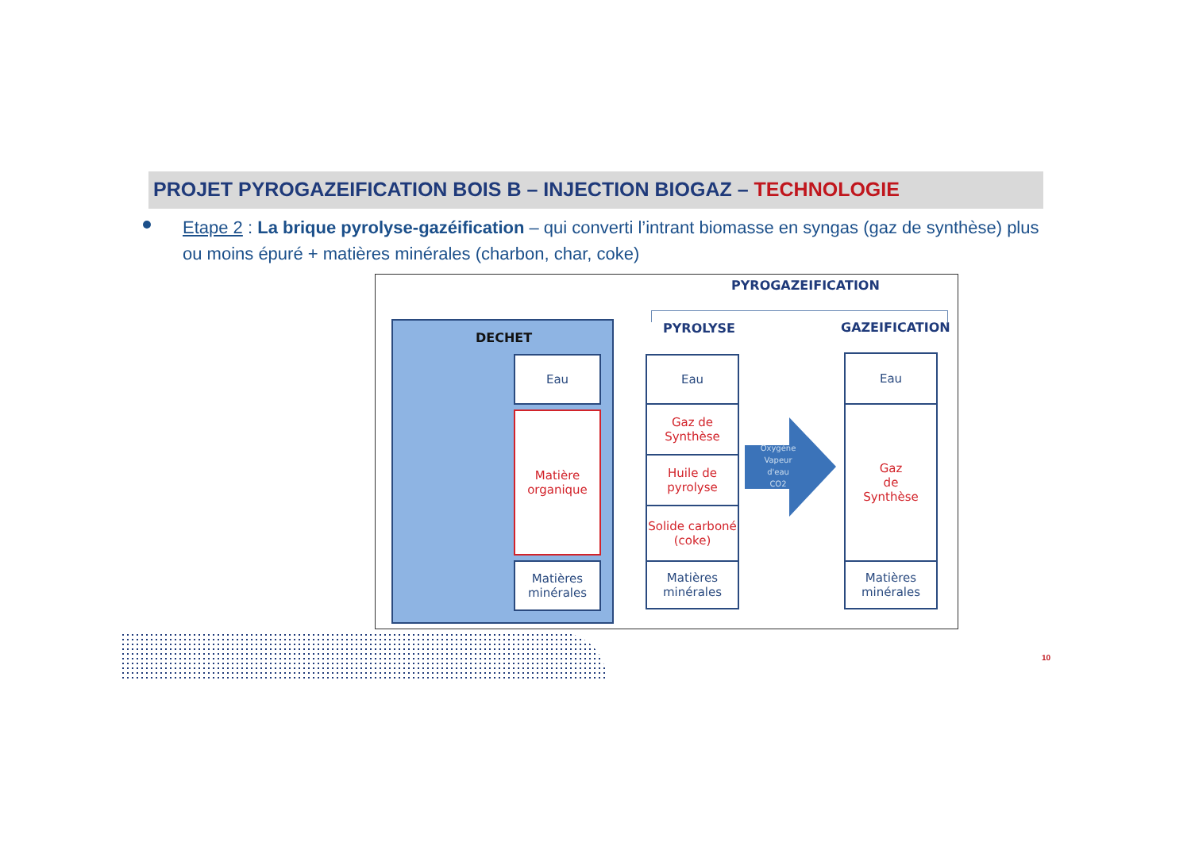PROJET PYROGAZEIFICATION BOIS B – INJECTION BIOGAZ – TECHNOLOGIE
Etape 2 : La brique pyrolyse-gazéification – qui converti l’intrant biomasse en syngas (gaz de synthèse) plus ou moins épuré + matières minérales (charbon, char, coke)
PYROGAZEIFICATION
PYROLYSE GAZEIFICATION
DECHET
Eau
Matière
organique
Matières
minérales
Eau
Gaz de Synthèse
Huile de pyrolyse
Solide carboné (coke)
Matières
minérales
Oxygène
Vapeur
d'eau
CO2
Eau
Gaz
de
Synthèse
Matières
minérales
10